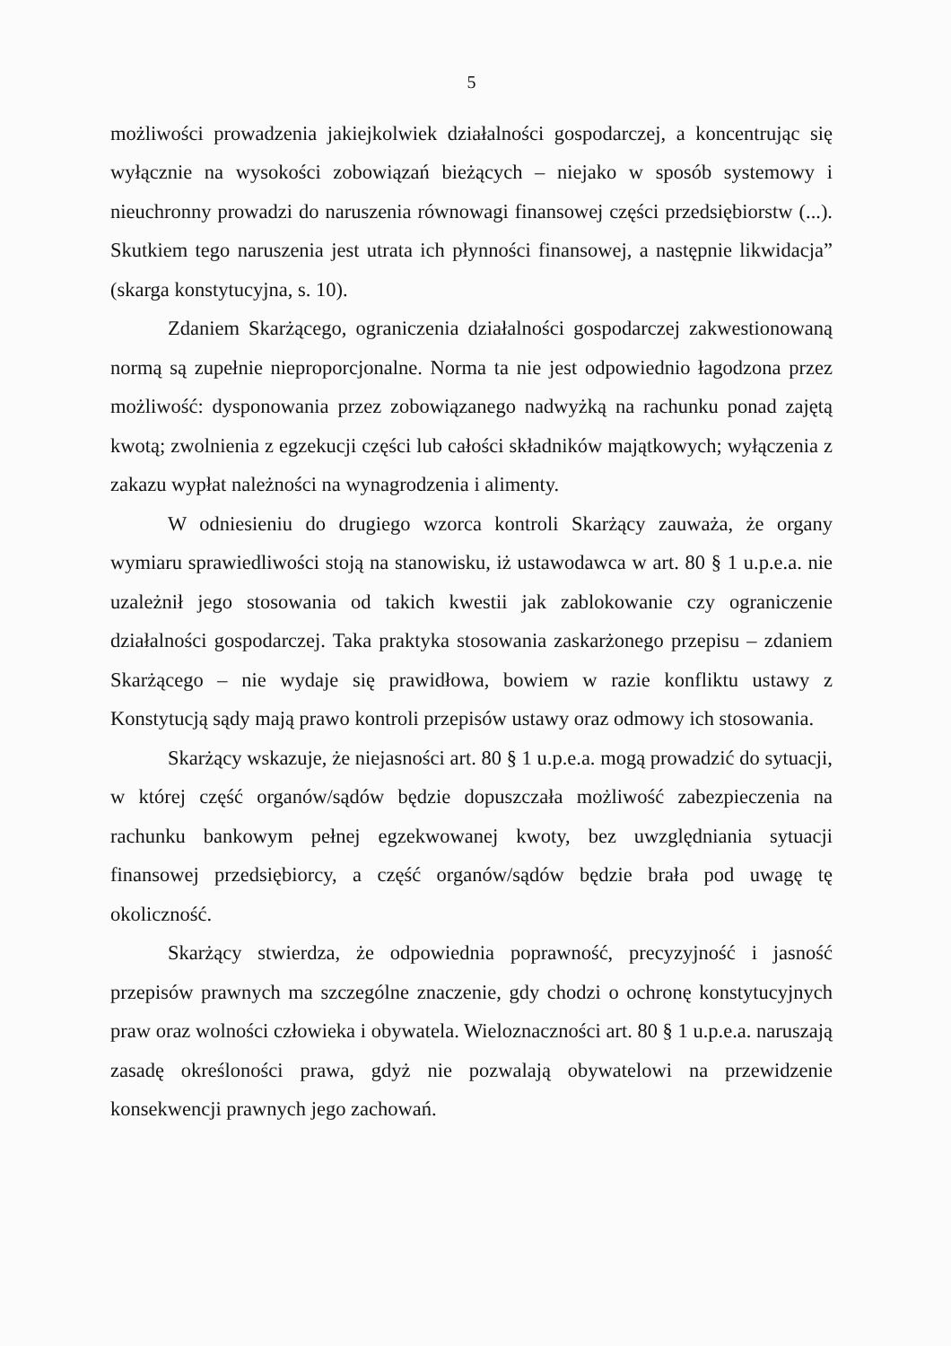5
możliwości prowadzenia jakiejkolwiek działalności gospodarczej, a koncentrując się wyłącznie na wysokości zobowiązań bieżących – niejako w sposób systemowy i nieuchronny prowadzi do naruszenia równowagi finansowej części przedsiębiorstw (...). Skutkiem tego naruszenia jest utrata ich płynności finansowej, a następnie likwidacja” (skarga konstytucyjna, s. 10).
Zdaniem Skarżącego, ograniczenia działalności gospodarczej zakwestionowaną normą są zupełnie nieproporcjonalne. Norma ta nie jest odpowiednio łagodzona przez możliwość: dysponowania przez zobowiązanego nadwyżką na rachunku ponad zajętą kwotą; zwolnienia z egzekucji części lub całości składników majątkowych; wyłączenia z zakazu wypłat należności na wynagrodzenia i alimenty.
W odniesieniu do drugiego wzorca kontroli Skarżący zauważa, że organy wymiaru sprawiedliwości stoją na stanowisku, iż ustawodawca w art. 80 § 1 u.p.e.a. nie uzależnił jego stosowania od takich kwestii jak zablokowanie czy ograniczenie działalności gospodarczej. Taka praktyka stosowania zaskarżonego przepisu – zdaniem Skarżącego – nie wydaje się prawidłowa, bowiem w razie konfliktu ustawy z Konstytucją sądy mają prawo kontroli przepisów ustawy oraz odmowy ich stosowania.
Skarżący wskazuje, że niejasności art. 80 § 1 u.p.e.a. mogą prowadzić do sytuacji, w której część organów/sądów będzie dopuszczała możliwość zabezpieczenia na rachunku bankowym pełnej egzekwowanej kwoty, bez uwzględniania sytuacji finansowej przedsiębiorcy, a część organów/sądów będzie brała pod uwagę tę okoliczność.
Skarżący stwierdza, że odpowiednia poprawność, precyzyjność i jasność przepisów prawnych ma szczególne znaczenie, gdy chodzi o ochronę konstytucyjnych praw oraz wolności człowieka i obywatela. Wieloznaczności art. 80 § 1 u.p.e.a. naruszają zasadę określoności prawa, gdyż nie pozwalają obywatelowi na przewidzenie konsekwencji prawnych jego zachowań.